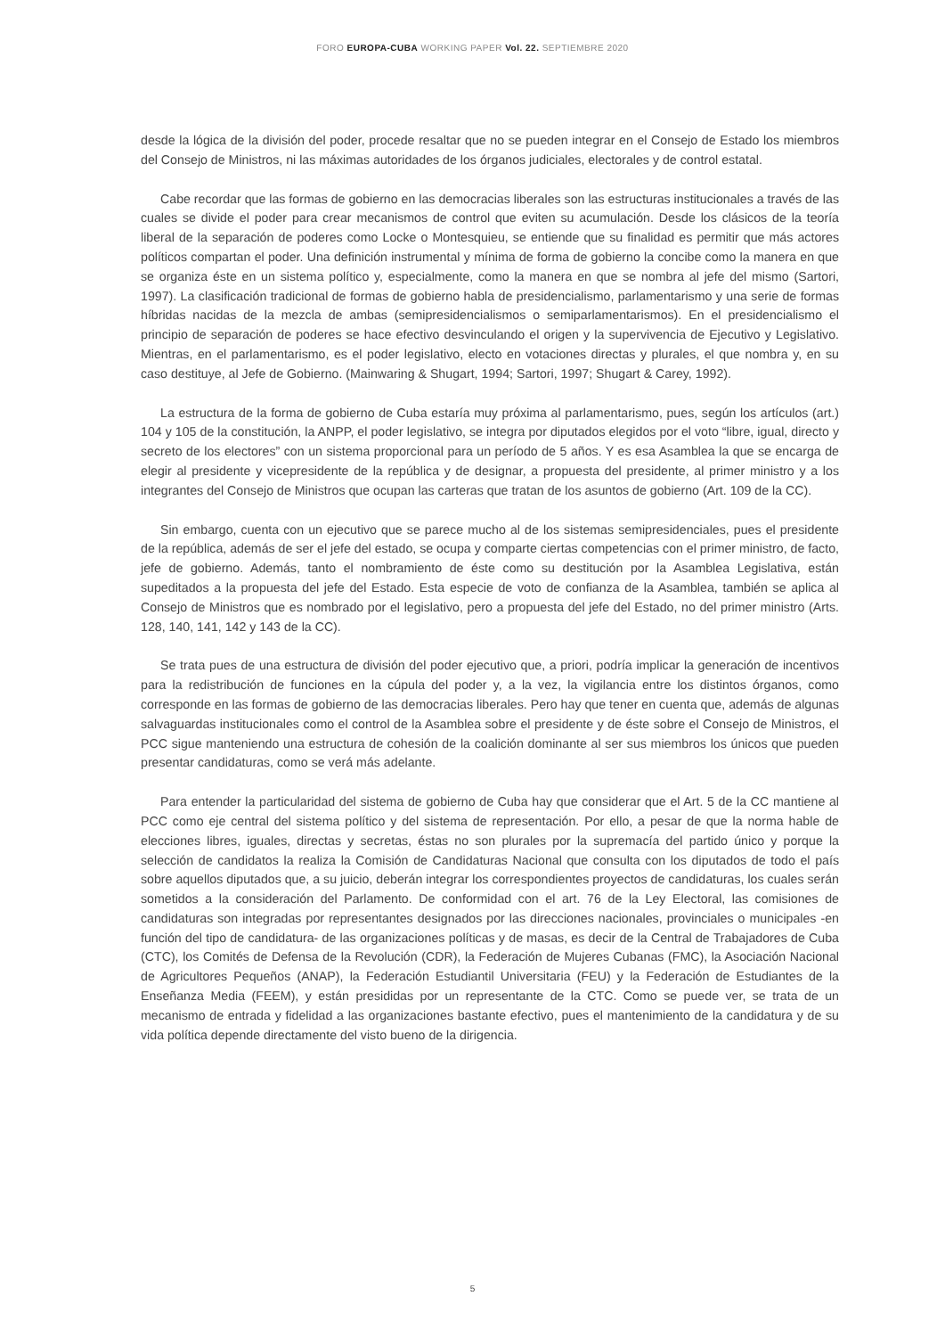FORO EUROPA-CUBA WORKING PAPER Vol. 22. SEPTIEMBRE 2020
desde la lógica de la división del poder, procede resaltar que no se pueden integrar en el Consejo de Estado los miembros del Consejo de Ministros, ni las máximas autoridades de los órganos judiciales, electorales y de control estatal.
Cabe recordar que las formas de gobierno en las democracias liberales son las estructuras institucionales a través de las cuales se divide el poder para crear mecanismos de control que eviten su acumulación. Desde los clásicos de la teoría liberal de la separación de poderes como Locke o Montesquieu, se entiende que su finalidad es permitir que más actores políticos compartan el poder. Una definición instrumental y mínima de forma de gobierno la concibe como la manera en que se organiza éste en un sistema político y, especialmente, como la manera en que se nombra al jefe del mismo (Sartori, 1997). La clasificación tradicional de formas de gobierno habla de presidencialismo, parlamentarismo y una serie de formas híbridas nacidas de la mezcla de ambas (semipresidencialismos o semiparlamentarismos). En el presidencialismo el principio de separación de poderes se hace efectivo desvinculando el origen y la supervivencia de Ejecutivo y Legislativo. Mientras, en el parlamentarismo, es el poder legislativo, electo en votaciones directas y plurales, el que nombra y, en su caso destituye, al Jefe de Gobierno. (Mainwaring & Shugart, 1994; Sartori, 1997; Shugart & Carey, 1992).
La estructura de la forma de gobierno de Cuba estaría muy próxima al parlamentarismo, pues, según los artículos (art.) 104 y 105 de la constitución, la ANPP, el poder legislativo, se integra por diputados elegidos por el voto “libre, igual, directo y secreto de los electores” con un sistema proporcional para un período de 5 años. Y es esa Asamblea la que se encarga de elegir al presidente y vicepresidente de la república y de designar, a propuesta del presidente, al primer ministro y a los integrantes del Consejo de Ministros que ocupan las carteras que tratan de los asuntos de gobierno (Art. 109 de la CC).
Sin embargo, cuenta con un ejecutivo que se parece mucho al de los sistemas semipresidenciales, pues el presidente de la república, además de ser el jefe del estado, se ocupa y comparte ciertas competencias con el primer ministro, de facto, jefe de gobierno. Además, tanto el nombramiento de éste como su destitución por la Asamblea Legislativa, están supeditados a la propuesta del jefe del Estado. Esta especie de voto de confianza de la Asamblea, también se aplica al Consejo de Ministros que es nombrado por el legislativo, pero a propuesta del jefe del Estado, no del primer ministro (Arts. 128, 140, 141, 142 y 143 de la CC).
Se trata pues de una estructura de división del poder ejecutivo que, a priori, podría implicar la generación de incentivos para la redistribución de funciones en la cúpula del poder y, a la vez, la vigilancia entre los distintos órganos, como corresponde en las formas de gobierno de las democracias liberales. Pero hay que tener en cuenta que, además de algunas salvaguardas institucionales como el control de la Asamblea sobre el presidente y de éste sobre el Consejo de Ministros, el PCC sigue manteniendo una estructura de cohesión de la coalición dominante al ser sus miembros los únicos que pueden presentar candidaturas, como se verá más adelante.
Para entender la particularidad del sistema de gobierno de Cuba hay que considerar que el Art. 5 de la CC mantiene al PCC como eje central del sistema político y del sistema de representación. Por ello, a pesar de que la norma hable de elecciones libres, iguales, directas y secretas, éstas no son plurales por la supremacía del partido único y porque la selección de candidatos la realiza la Comisión de Candidaturas Nacional que consulta con los diputados de todo el país sobre aquellos diputados que, a su juicio, deberán integrar los correspondientes proyectos de candidaturas, los cuales serán sometidos a la consideración del Parlamento. De conformidad con el art. 76 de la Ley Electoral, las comisiones de candidaturas son integradas por representantes designados por las direcciones nacionales, provinciales o municipales -en función del tipo de candidatura- de las organizaciones políticas y de masas, es decir de la Central de Trabajadores de Cuba (CTC), los Comités de Defensa de la Revolución (CDR), la Federación de Mujeres Cubanas (FMC), la Asociación Nacional de Agricultores Pequeños (ANAP), la Federación Estudiantil Universitaria (FEU) y la Federación de Estudiantes de la Enseñanza Media (FEEM), y están presididas por un representante de la CTC. Como se puede ver, se trata de un mecanismo de entrada y fidelidad a las organizaciones bastante efectivo, pues el mantenimiento de la candidatura y de su vida política depende directamente del visto bueno de la dirigencia.
5